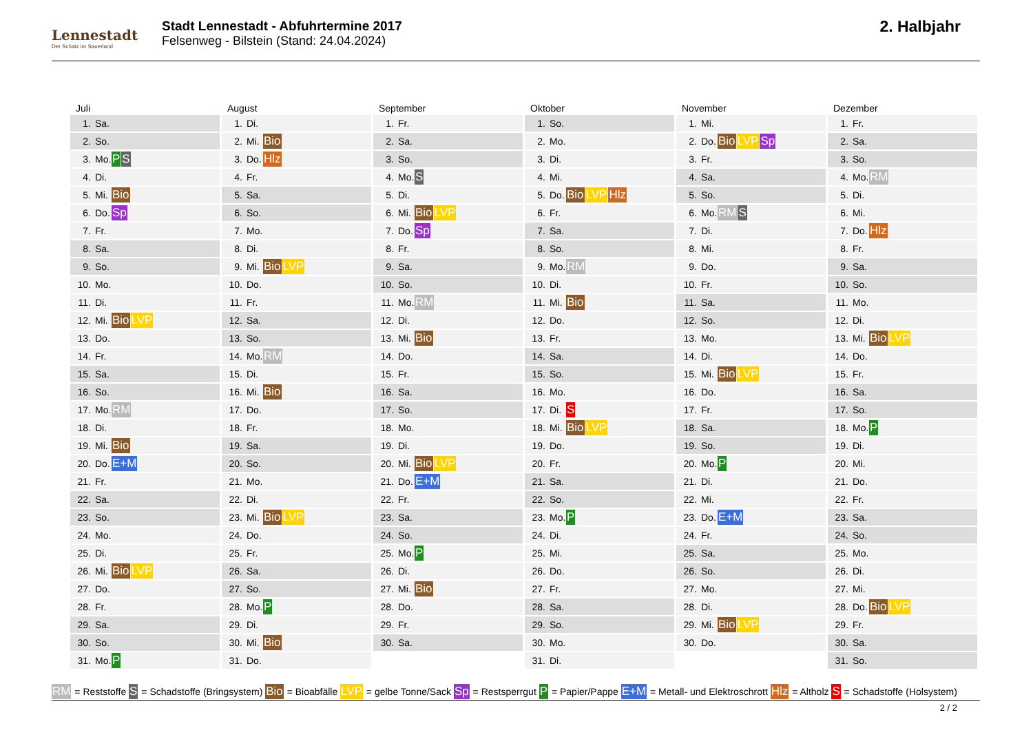Lennestadt
Der Schatz im Sauerland
Stadt Lennestadt - Abfuhrtermine 2017
Felsenweg - Bilstein (Stand: 24.04.2024)
2. Halbjahr
Juli
| 1. | Sa. | |
| 2. | So. | |
| 3. | Mo. | P S |
| 4. | Di. | |
| 5. | Mi. | Bio |
| 6. | Do. | Sp |
| 7. | Fr. | |
| 8. | Sa. | |
| 9. | So. | |
| 10. | Mo. | |
| 11. | Di. | |
| 12. | Mi. | Bio LVP |
| 13. | Do. | |
| 14. | Fr. | |
| 15. | Sa. | |
| 16. | So. | |
| 17. | Mo. | RM |
| 18. | Di. | |
| 19. | Mi. | Bio |
| 20. | Do. | E+M |
| 21. | Fr. | |
| 22. | Sa. | |
| 23. | So. | |
| 24. | Mo. | |
| 25. | Di. | |
| 26. | Mi. | Bio LVP |
| 27. | Do. | |
| 28. | Fr. | |
| 29. | Sa. | |
| 30. | So. | |
| 31. | Mo. | P |
August
| 1. | Di. | |
| 2. | Mi. | Bio |
| 3. | Do. | Hlz |
| 4. | Fr. | |
| 5. | Sa. | |
| 6. | So. | |
| 7. | Mo. | |
| 8. | Di. | |
| 9. | Mi. | Bio LVP |
| 10. | Do. | |
| 11. | Fr. | |
| 12. | Sa. | |
| 13. | So. | |
| 14. | Mo. | RM |
| 15. | Di. | |
| 16. | Mi. | Bio |
| 17. | Do. | |
| 18. | Fr. | |
| 19. | Sa. | |
| 20. | So. | |
| 21. | Mo. | |
| 22. | Di. | |
| 23. | Mi. | Bio LVP |
| 24. | Do. | |
| 25. | Fr. | |
| 26. | Sa. | |
| 27. | So. | |
| 28. | Mo. | P |
| 29. | Di. | |
| 30. | Mi. | Bio |
| 31. | Do. | |
September
| 1. | Fr. | |
| 2. | Sa. | |
| 3. | So. | |
| 4. | Mo. | S |
| 5. | Di. | |
| 6. | Mi. | Bio LVP |
| 7. | Do. | Sp |
| 8. | Fr. | |
| 9. | Sa. | |
| 10. | So. | |
| 11. | Mo. | RM |
| 12. | Di. | |
| 13. | Mi. | Bio |
| 14. | Do. | |
| 15. | Fr. | |
| 16. | Sa. | |
| 17. | So. | |
| 18. | Mo. | |
| 19. | Di. | |
| 20. | Mi. | Bio LVP |
| 21. | Do. | E+M |
| 22. | Fr. | |
| 23. | Sa. | |
| 24. | So. | |
| 25. | Mo. | P |
| 26. | Di. | |
| 27. | Mi. | Bio |
| 28. | Do. | |
| 29. | Fr. | |
| 30. | Sa. | |
Oktober
| 1. | So. | |
| 2. | Mo. | |
| 3. | Di. | |
| 4. | Mi. | |
| 5. | Do. | Bio LVP Hlz |
| 6. | Fr. | |
| 7. | Sa. | |
| 8. | So. | |
| 9. | Mo. | RM |
| 10. | Di. | |
| 11. | Mi. | Bio |
| 12. | Do. | |
| 13. | Fr. | |
| 14. | Sa. | |
| 15. | So. | |
| 16. | Mo. | |
| 17. | Di. | S |
| 18. | Mi. | Bio LVP |
| 19. | Do. | |
| 20. | Fr. | |
| 21. | Sa. | |
| 22. | So. | |
| 23. | Mo. | P |
| 24. | Di. | |
| 25. | Mi. | |
| 26. | Do. | |
| 27. | Fr. | |
| 28. | Sa. | |
| 29. | So. | |
| 30. | Mo. | |
| 31. | Di. | |
November
| 1. | Mi. | |
| 2. | Do. | Bio LVP Sp |
| 3. | Fr. | |
| 4. | Sa. | |
| 5. | So. | |
| 6. | Mo. | RM S |
| 7. | Di. | |
| 8. | Mi. | |
| 9. | Do. | |
| 10. | Fr. | |
| 11. | Sa. | |
| 12. | So. | |
| 13. | Mo. | |
| 14. | Di. | |
| 15. | Mi. | Bio LVP |
| 16. | Do. | |
| 17. | Fr. | |
| 18. | Sa. | |
| 19. | So. | |
| 20. | Mo. | P |
| 21. | Di. | |
| 22. | Mi. | |
| 23. | Do. | E+M |
| 24. | Fr. | |
| 25. | Sa. | |
| 26. | So. | |
| 27. | Mo. | |
| 28. | Di. | |
| 29. | Mi. | Bio LVP |
| 30. | Do. | |
Dezember
| 1. | Fr. | |
| 2. | Sa. | |
| 3. | So. | |
| 4. | Mo. | RM |
| 5. | Di. | |
| 6. | Mi. | |
| 7. | Do. | Hlz |
| 8. | Fr. | |
| 9. | Sa. | |
| 10. | So. | |
| 11. | Mo. | |
| 12. | Di. | |
| 13. | Mi. | Bio LVP |
| 14. | Do. | |
| 15. | Fr. | |
| 16. | Sa. | |
| 17. | So. | |
| 18. | Mo. | P |
| 19. | Di. | |
| 20. | Mi. | |
| 21. | Do. | |
| 22. | Fr. | |
| 23. | Sa. | |
| 24. | So. | |
| 25. | Mo. | |
| 26. | Di. | |
| 27. | Mi. | |
| 28. | Do. | Bio LVP |
| 29. | Fr. | |
| 30. | Sa. | |
| 31. | So. | |
RM = Reststoffe S = Schadstoffe (Bringsystem) Bio = Bioabfälle LVP = gelbe Tonne/Sack Sp = Restsperrgut P = Papier/Pappe E+M = Metall- und Elektroschrott Hlz = Altholz S = Schadstoffe (Holsystem)
2 / 2